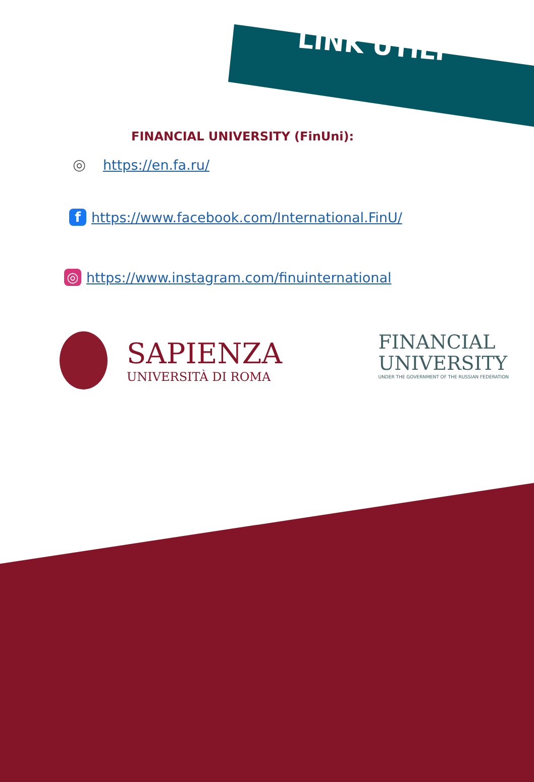LINK UTILI
FINANCIAL UNIVERSITY (FinUni):
◎ https://en.fa.ru/
f https://www.facebook.com/International.FinU/
◎ https://www.instagram.com/finuinternational
SAPIENZA
UNIVERSITÀ DI ROMA
FINANCIAL
UNIVERSITY
UNDER THE GOVERNMENT OF THE RUSSIAN FEDERATION